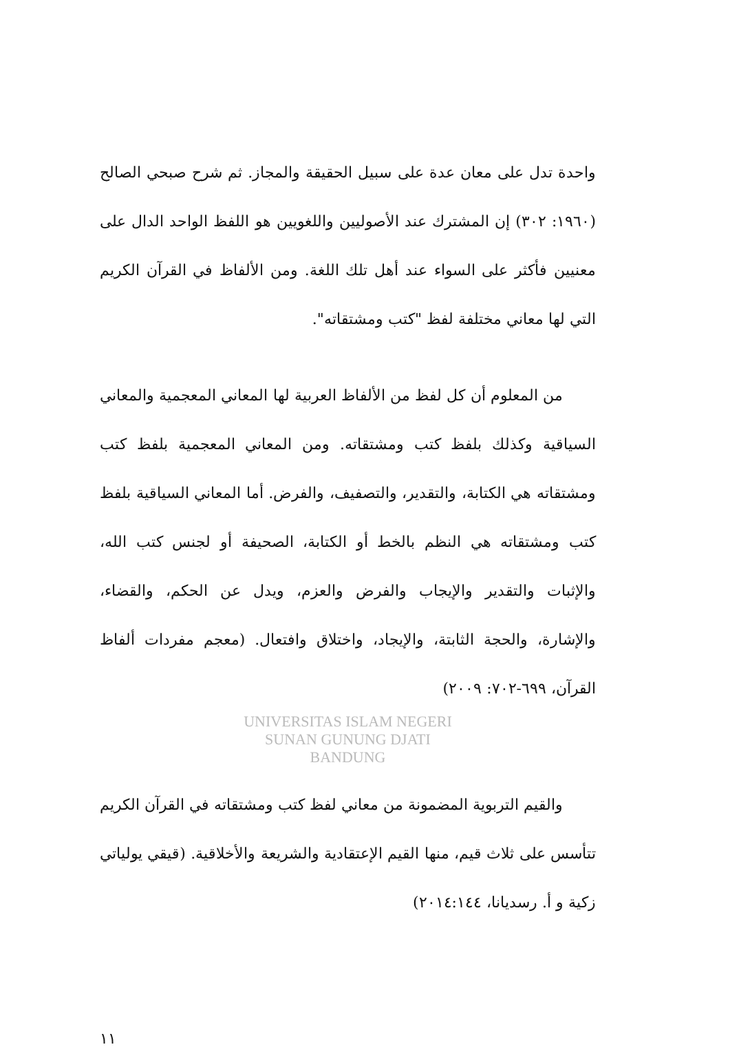واحدة تدل على معان عدة على سبيل الحقيقة والمجاز. ثم شرح صبحي الصالح (١٩٦٠: ٣٠٢) إن المشترك عند الأصوليين واللغويين هو اللفظ الواحد الدال على معنيين فأكثر على السواء عند أهل تلك اللغة. ومن الألفاظ في القرآن الكريم التي لها معاني مختلفة لفظ "كتب ومشتقاته".
من المعلوم أن كل لفظ من الألفاظ العربية لها المعاني المعجمية والمعاني السياقية وكذلك بلفظ كتب ومشتقاته. ومن المعاني المعجمية بلفظ كتب ومشتقاته هي الكتابة، والتقدير، والتصفيف، والفرض. أما المعاني السياقية بلفظ كتب ومشتقاته هي النظم بالخط أو الكتابة، الصحيفة أو لجنس كتب الله، والإثبات والتقدير والإيجاب والفرض والعزم، ويدل عن الحكم، والقضاء، والإشارة، والحجة الثابتة، والإيجاد، واختلاق وافتعال. (معجم مفردات ألفاظ القرآن، ٦٩٩-٧٠٢: ٢٠٠٩)
UNIVERSITAS ISLAM NEGERI
SUNAN GUNUNG DJATI
BANDUNG
والقيم التربوية المضمونة من معاني لفظ كتب ومشتقاته في القرآن الكريم تتأسس على ثلاث قيم، منها القيم الإعتقادية والشريعة والأخلاقية. (قيقي يولياتي زكية و أ. رسديانا، ٢٠١٤:١٤٤)
١١